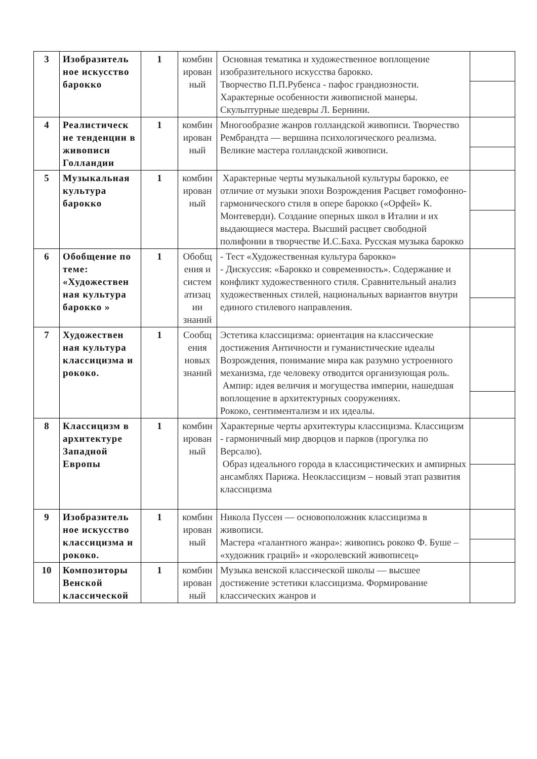| 3 | Изобразитель ное искусство барокко | 1 | комбин ирован ный | Основная тематика и художественное воплощение изобразительного искусства барокко. Творчество П.П.Рубенса - пафос грандиозности. Характерные особенности живописной манеры. Скульптурные шедевры Л. Бернини. | |
| 4 | Реалистическ ие тенденции в живописи Голландии | 1 | комбин ирован ный | Многообразие жанров голландской живописи. Творчество Рембрандта — вершина психологического реализма. Великие мастера голландской живописи. | |
| 5 | Музыкальная культура барокко | 1 | комбин ирован ный | Характерные черты музыкальной культуры барокко, ее отличие от музыки эпохи Возрождения Расцвет гомофонно-гармонического стиля в опере барокко («Орфей» К. Монтеверди). Создание оперных школ в Италии и их выдающиеся мастера. Высший расцвет свободной полифонии в творчестве И.С.Баха. Русская музыка барокко | |
| 6 | Обобщение по теме: «Художествен ная культура барокко » | 1 | Обобщ ения и систем атизац ии знаний | - Тест «Художественная культура барокко» - Дискуссия: «Барокко и современность». Содержание и конфликт художественного стиля. Сравнительный анализ художественных стилей, национальных вариантов внутри единого стилевого направления. | |
| 7 | Художествен ная культура классицизма и рококо. | 1 | Сообщ ения новых знаний | Эстетика классицизма: ориентация на классические достижения Античности и гуманистические идеалы Возрождения, понимание мира как разумно устроенного механизма, где человеку отводится организующая роль. Ампир: идея величия и могущества империи, нашедшая воплощение в архитектурных сооружениях. Рококо, сентиментализм и их идеалы. | |
| 8 | Классицизм в архитектуре Западной Европы | 1 | комбин ирован ный | Характерные черты архитектуры классицизма. Классицизм - гармоничный мир дворцов и парков (прогулка по Версалю). Образ идеального города в классицистических и ампирных ансамблях Парижа. Неоклассицизм – новый этап развития классицизма | |
| 9 | Изобразитель ное искусство классицизма и рококо. | 1 | комбин ирован ный | Никола Пуссен — основоположник классицизма в живописи. Мастера «галантного жанра»: живопись рококо Ф. Буше – «художник граций» и «королевский живописец» | |
| 10 | Композиторы Венской классической | 1 | комбин ирован ный | Музыка венской классической школы — высшее достижение эстетики классицизма. Формирование классических жанров и | |